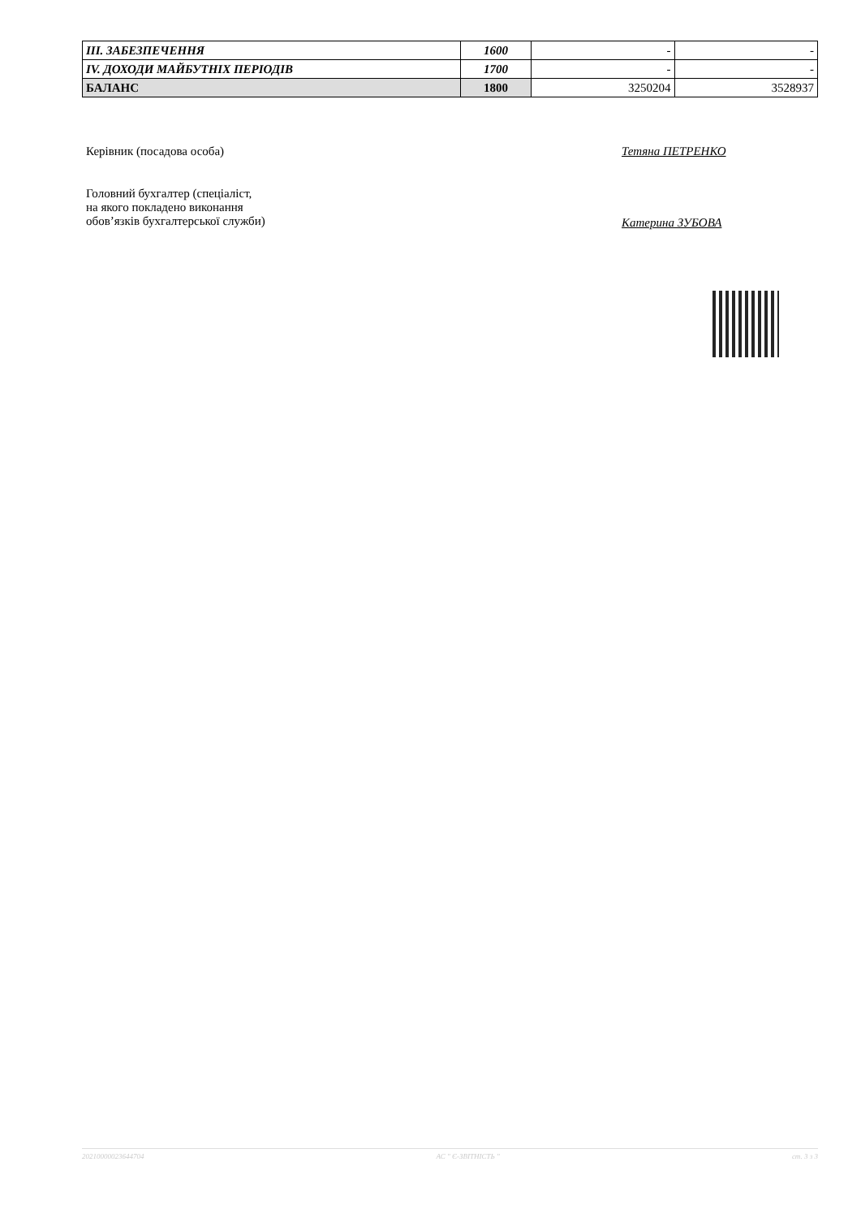| III. ЗАБЕЗПЕЧЕННЯ | 1600 | - | - |
| IV. ДОХОДИ МАЙБУТНІХ ПЕРІОДІВ | 1700 | - | - |
| БАЛАНС | 1800 | 3250204 | 3528937 |
Керівник (посадова особа) Тетяна ПЕТРЕНКО
Головний бухгалтер (спеціаліст,
на якого покладено виконання
обов’язків бухгалтерської служби)
Катерина ЗУБОВА
20210000023644704 АС " Є-ЗВІТНІСТЬ " ст. 3 з 3